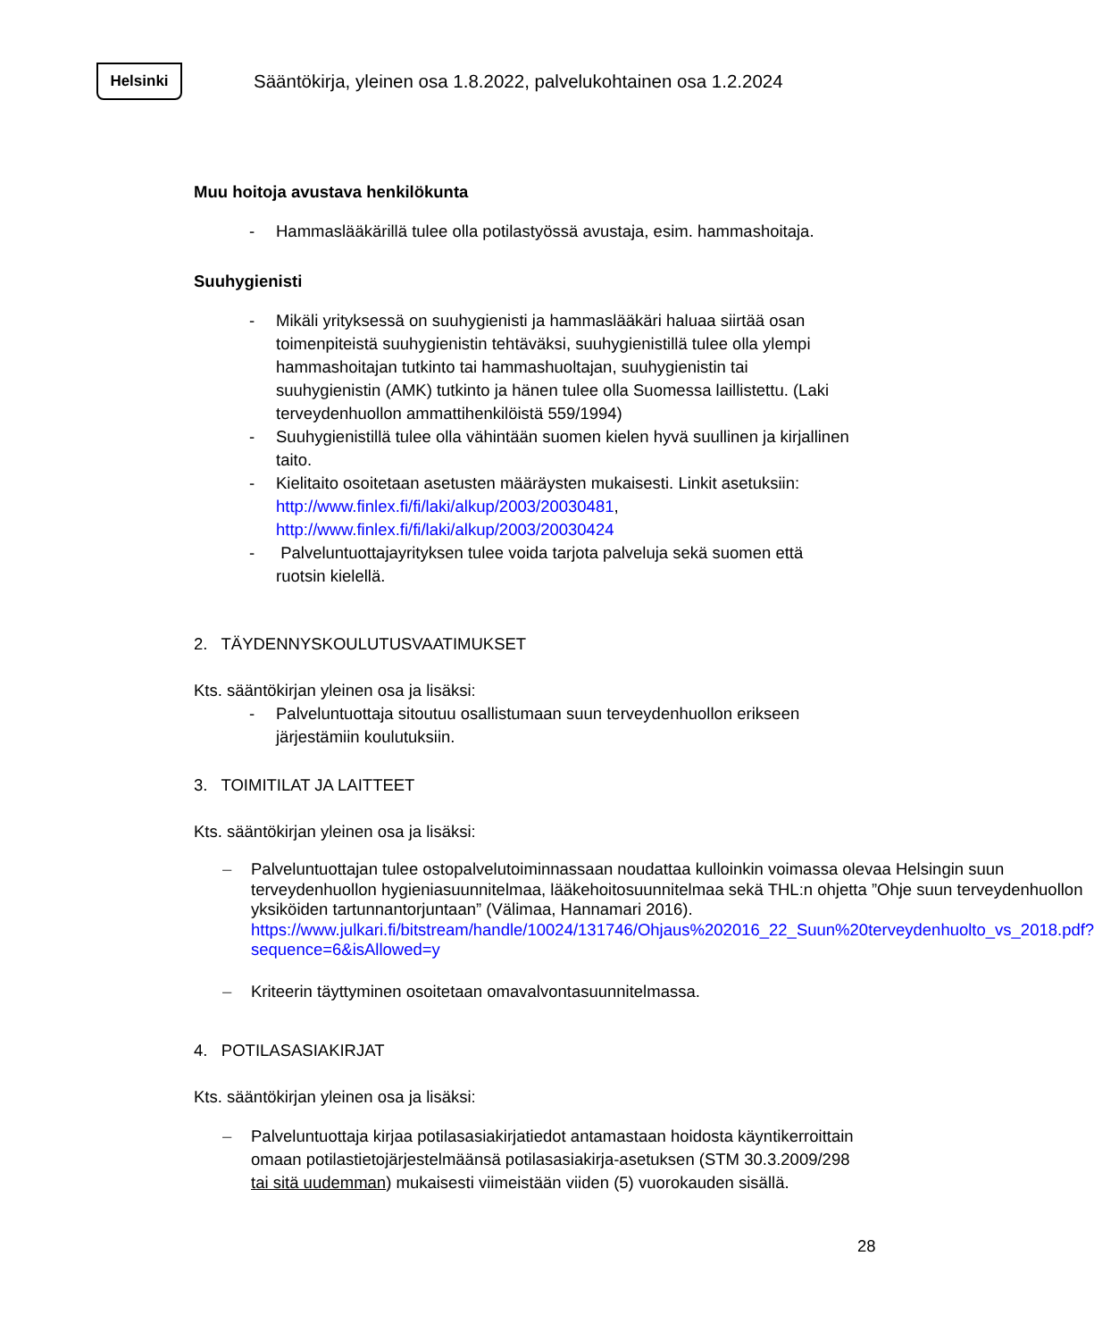Helsinki
Sääntökirja, yleinen osa 1.8.2022, palvelukohtainen osa 1.2.2024
Muu hoitoja avustava henkilökunta
- Hammaslääkärillä tulee olla potilastyössä avustaja, esim. hammashoitaja.
Suuhygienisti
- Mikäli yrityksessä on suuhygienisti ja hammaslääkäri haluaa siirtää osan toimenpiteistä suuhygienistin tehtäväksi, suuhygienistillä tulee olla ylempi hammashoitajan tutkinto tai hammashuoltajan, suuhygienistin tai suuhygienistin (AMK) tutkinto ja hänen tulee olla Suomessa laillistettu. (Laki terveydenhuollon ammattihenkilöistä 559/1994)
- Suuhygienistillä tulee olla vähintään suomen kielen hyvä suullinen ja kirjallinen taito.
- Kielitaito osoitetaan asetusten määräysten mukaisesti. Linkit asetuksiin: http://www.finlex.fi/fi/laki/alkup/2003/20030481, http://www.finlex.fi/fi/laki/alkup/2003/20030424
- Palveluntuottajayrityksen tulee voida tarjota palveluja sekä suomen että ruotsin kielellä.
2. TÄYDENNYSKOULUTUSVAATIMUKSET
Kts. sääntökirjan yleinen osa ja lisäksi:
- Palveluntuottaja sitoutuu osallistumaan suun terveydenhuollon erikseen järjestämiin koulutuksiin.
3. TOIMITILAT JA LAITTEET
Kts. sääntökirjan yleinen osa ja lisäksi:
– Palveluntuottajan tulee ostopalvelutoiminnassaan noudattaa kulloinkin voimassa olevaa Helsingin suun terveydenhuollon hygieniasuunnitelmaa, lääkehoitosuunnitelmaa sekä THL:n ohjetta ”Ohje suun terveydenhuollon yksiköiden tartunnantorjuntaan” (Välimaa, Hannamari 2016). https://www.julkari.fi/bitstream/handle/10024/131746/Ohjaus%202016_22_Suun%20terveydenhuolto_vs_2018.pdf?sequence=6&isAllowed=y
– Kriteerin täyttyminen osoitetaan omavalvontasuunnitelmassa.
4. POTILASASIAKIRJAT
Kts. sääntökirjan yleinen osa ja lisäksi:
– Palveluntuottaja kirjaa potilasasiakirjatiedot antamastaan hoidosta käyntikerroittain omaan potilastietojärjestelmäänsä potilasasiakirja-asetuksen (STM 30.3.2009/298 tai sitä uudemman) mukaisesti viimeistään viiden (5) vuorokauden sisällä.
28